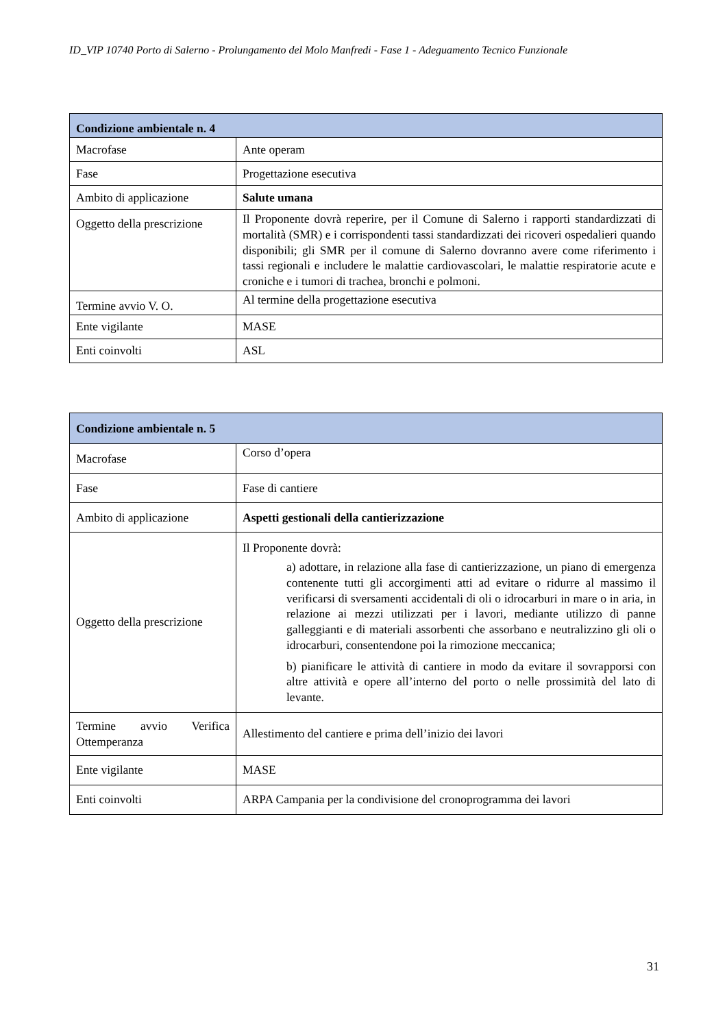ID_VIP 10740 Porto di Salerno - Prolungamento del Molo Manfredi - Fase 1 - Adeguamento Tecnico Funzionale
| Condizione ambientale n. 4 | |
| --- | --- |
| Macrofase | Ante operam |
| Fase | Progettazione esecutiva |
| Ambito di applicazione | Salute umana |
| Oggetto della prescrizione | Il Proponente dovrà reperire, per il Comune di Salerno i rapporti standardizzati di mortalità (SMR) e i corrispondenti tassi standardizzati dei ricoveri ospedalieri quando disponibili; gli SMR per il comune di Salerno dovranno avere come riferimento i tassi regionali e includere le malattie cardiovascolari, le malattie respiratorie acute e croniche e i tumori di trachea, bronchi e polmoni. |
| Termine avvio V. O. | Al termine della progettazione esecutiva |
| Ente vigilante | MASE |
| Enti coinvolti | ASL |
| Condizione ambientale n. 5 | |
| --- | --- |
| Macrofase | Corso d’opera |
| Fase | Fase di cantiere |
| Ambito di applicazione | Aspetti gestionali della cantierizzazione |
| Oggetto della prescrizione | Il Proponente dovrà: a) adottare, in relazione alla fase di cantierizzazione, un piano di emergenza contenente tutti gli accorgimenti atti ad evitare o ridurre al massimo il verificarsi di sversamenti accidentali di oli o idrocarburi in mare o in aria, in relazione ai mezzi utilizzati per i lavori, mediante utilizzo di panne galleggianti e di materiali assorbenti che assorbano e neutralizzino gli oli o idrocarburi, consentendone poi la rimozione meccanica; b) pianificare le attività di cantiere in modo da evitare il sovrapporsi con altre attività e opere all’interno del porto o nelle prossimità del lato di levante. |
| Termine avvio Verifica Ottemperanza | Allestimento del cantiere e prima dell’inizio dei lavori |
| Ente vigilante | MASE |
| Enti coinvolti | ARPA Campania per la condivisione del cronoprogramma dei lavori |
31